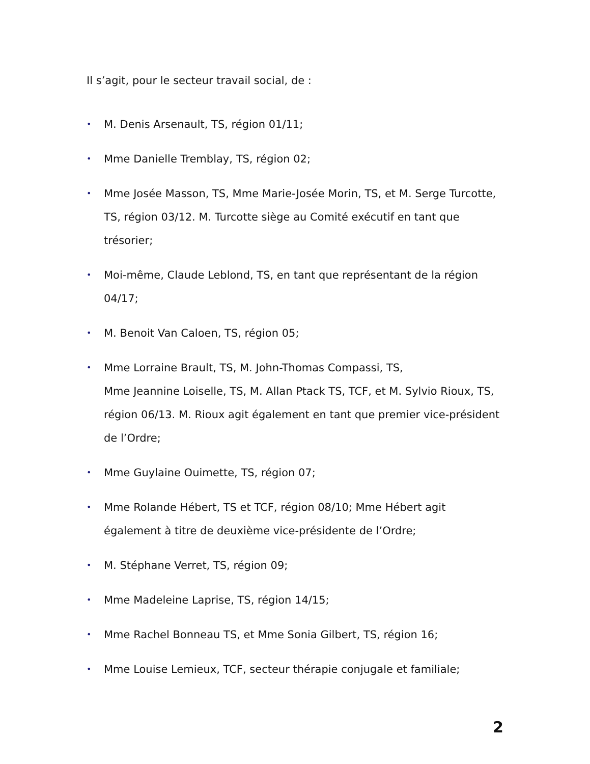Il s’agit, pour le secteur travail social, de :
• M. Denis Arsenault, TS, région 01/11;
• Mme Danielle Tremblay, TS, région 02;
• Mme Josée Masson, TS, Mme Marie-Josée Morin, TS, et M. Serge Turcotte, TS, région 03/12. M. Turcotte siège au Comité exécutif en tant que trésorier;
• Moi-même, Claude Leblond, TS, en tant que représentant de la région 04/17;
• M. Benoit Van Caloen, TS, région 05;
• Mme Lorraine Brault, TS, M. John-Thomas Compassi, TS,
Mme Jeannine Loiselle, TS, M. Allan Ptack TS, TCF, et M. Sylvio Rioux, TS, région 06/13. M. Rioux agit également en tant que premier vice-président de l’Ordre;
• Mme Guylaine Ouimette, TS, région 07;
• Mme Rolande Hébert, TS et TCF, région 08/10; Mme Hébert agit également à titre de deuxième vice-présidente de l’Ordre;
• M. Stéphane Verret, TS, région 09;
• Mme Madeleine Laprise, TS, région 14/15;
• Mme Rachel Bonneau TS, et Mme Sonia Gilbert, TS, région 16;
• Mme Louise Lemieux, TCF, secteur thérapie conjugale et familiale;
2